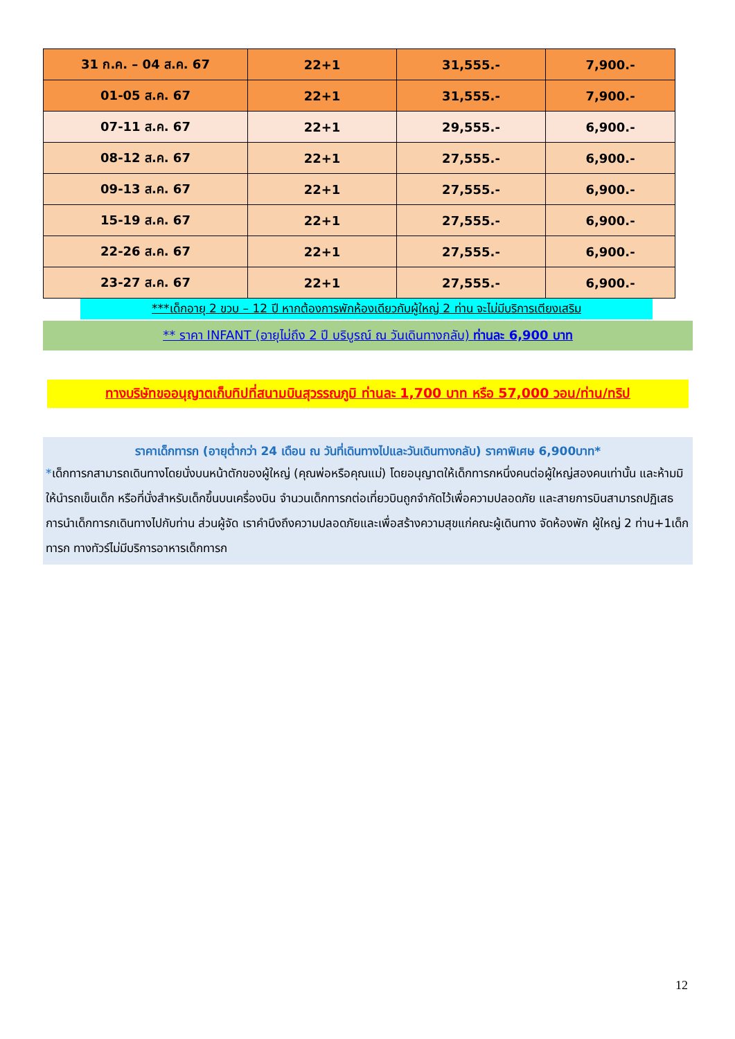| 31 ก.ค. – 04 ส.ค. 67 | 22+1 | 31,555.- | 7,900.- |
| 01-05 ส.ค. 67 | 22+1 | 31,555.- | 7,900.- |
| 07-11 ส.ค. 67 | 22+1 | 29,555.- | 6,900.- |
| 08-12 ส.ค. 67 | 22+1 | 27,555.- | 6,900.- |
| 09-13 ส.ค. 67 | 22+1 | 27,555.- | 6,900.- |
| 15-19 ส.ค. 67 | 22+1 | 27,555.- | 6,900.- |
| 22-26 ส.ค. 67 | 22+1 | 27,555.- | 6,900.- |
| 23-27 ส.ค. 67 | 22+1 | 27,555.- | 6,900.- |
***เด็กอายุ 2 ขวบ – 12 ปี หากต้องการพักห้องเดียวกับผู้ใหญ่ 2 ท่าน จะไม่มีบริการเตียงเสริม
** ราคา INFANT (อายุไม่ถึง 2 ปี บริบูรณ์ ณ วันเดินทางกลับ) ท่านละ 6,900 บาท
ทางบริษัทขออนุญาตเก็บทิปที่สนามบินสุวรรณภูมิ ท่านละ 1,700 บาท หรือ 57,000 วอน/ท่าน/ทริป
ราคาเด็กทารก (อายุต่ำกว่า 24 เดือน ณ วันที่เดินทางไปและวันเดินทางกลับ) ราคาพิเศษ 6,900บาท*
*เด็กทารกสามารถเดินทางโดยนั่งบนหน้าตักของผู้ใหญ่ (คุณพ่อหรือคุณแม่) โดยอนุญาตให้เด็กทารกหนึ่งคนต่อผู้ใหญ่สองคนเท่านั้น และห้ามมิให้นำรถเข็นเด็ก หรือที่นั่งสำหรับเด็กขึ้นบนเครื่องบิน จำนวนเด็กทารกต่อเที่ยวบินถูกจำกัดไว้เพื่อความปลอดภัย และสายการบินสามารถปฏิเสธการนำเด็กทารกเดินทางไปกับท่าน ส่วนผู้จัด เราคำนึงถึงความปลอดภัยและเพื่อสร้างความสุขแก่คณะผู้เดินทาง จัดห้องพัก ผู้ใหญ่ 2 ท่าน+1เด็กทารก ทางทัวร์ไม่มีบริการอาหารเด็กทารก
12